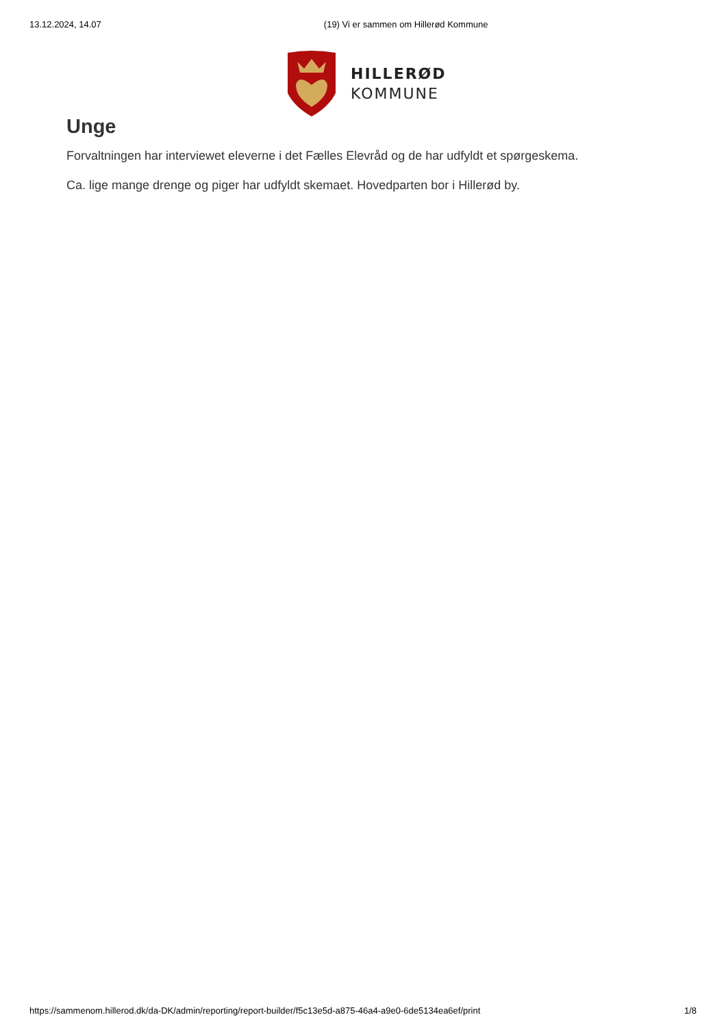13.12.2024, 14.07 (19) Vi er sammen om Hillerød Kommune
HILLERØD
KOMMUNE
Unge
Forvaltningen har interviewet eleverne i det Fælles Elevråd og de har udfyldt et spørgeskema.
Ca. lige mange drenge og piger har udfyldt skemaet. Hovedparten bor i Hillerød by.
https://sammenom.hillerod.dk/da-DK/admin/reporting/report-builder/f5c13e5d-a875-46a4-a9e0-6de5134ea6ef/print 1/8